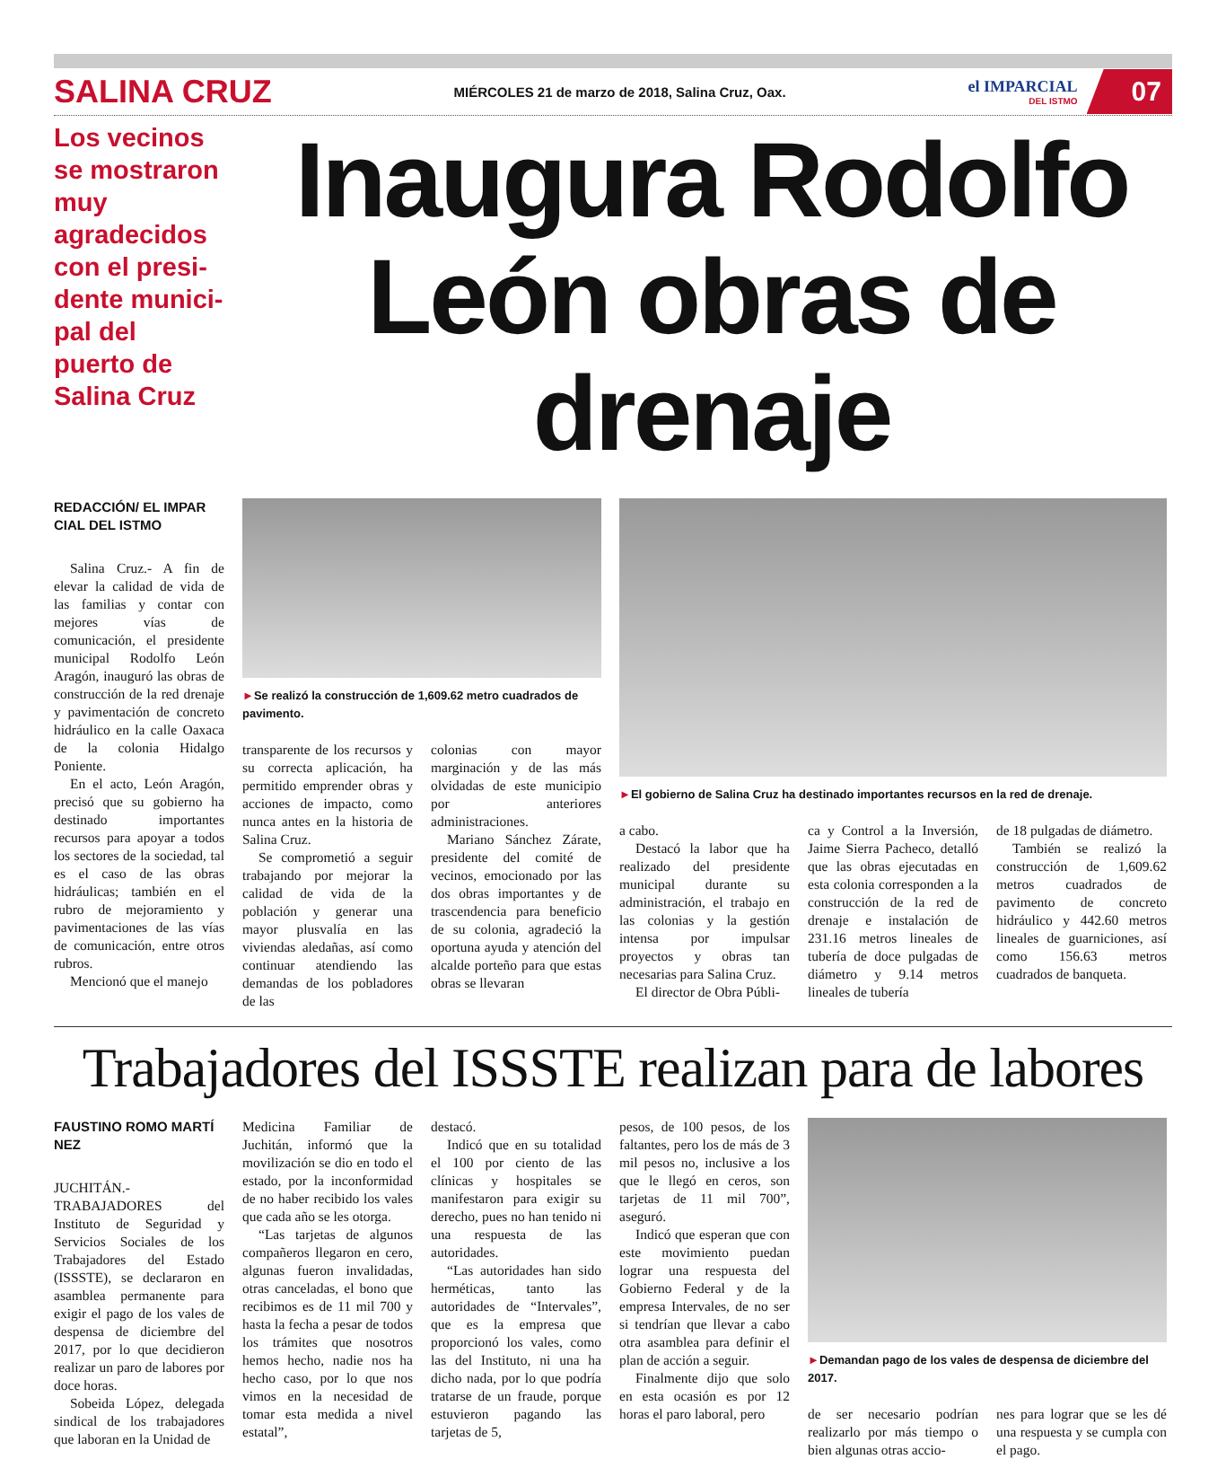SALINA CRUZ MIÉRCOLES 21 de marzo de 2018, Salina Cruz, Oax. el IMPARCIAL
DEL ISTMO 07
Los vecinos se mostraron muy agradecidos con el presi-dente munici-pal del puerto de Salina Cruz
Inaugura Rodolfo León obras de drenaje
REDACCIÓN/ EL IMPAR CIAL DEL ISTMO
Salina Cruz.- A fin de elevar la calidad de vida de las familias y contar con mejores vías de comunicación, el presidente municipal Rodolfo León Aragón, inauguró las obras de construcción de la red drenaje y pavimentación de concreto hidráulico en la calle Oaxaca de la colonia Hidalgo Poniente.
En el acto, León Aragón, precisó que su gobierno ha destinado importantes recursos para apoyar a todos los sectores de la sociedad, tal es el caso de las obras hidráulicas; también en el rubro de mejoramiento y pavimentaciones de las vías de comunicación, entre otros rubros.
Mencionó que el manejo
►Se realizó la construcción de 1,609.62 metro cuadrados de pavimento.
transparente de los recursos y su correcta aplicación, ha permitido emprender obras y acciones de impacto, como nunca antes en la historia de Salina Cruz.
Se comprometió a seguir trabajando por mejorar la calidad de vida de la población y generar una mayor plusvalía en las viviendas aledañas, así como continuar atendiendo las demandas de los pobladores de las
colonias con mayor marginación y de las más olvidadas de este municipio por anteriores administraciones.
Mariano Sánchez Zárate, presidente del comité de vecinos, emocionado por las dos obras importantes y de trascendencia para beneficio de su colonia, agradeció la oportuna ayuda y atención del alcalde porteño para que estas obras se llevaran
►El gobierno de Salina Cruz ha destinado importantes recursos en la red de drenaje.
a cabo.
Destacó la labor que ha realizado del presidente municipal durante su administración, el trabajo en las colonias y la gestión intensa por impulsar proyectos y obras tan necesarias para Salina Cruz.
El director de Obra Públi-
ca y Control a la Inversión, Jaime Sierra Pacheco, detalló que las obras ejecutadas en esta colonia corresponden a la construcción de la red de drenaje e instalación de 231.16 metros lineales de tubería de doce pulgadas de diámetro y 9.14 metros lineales de tubería
de 18 pulgadas de diámetro.
También se realizó la construcción de 1,609.62 metros cuadrados de pavimento de concreto hidráulico y 442.60 metros lineales de guarniciones, así como 156.63 metros cuadrados de banqueta.
Trabajadores del ISSSTE realizan para de labores
FAUSTINO ROMO MARTÍ NEZ
JUCHITÁN.- TRABAJADORES del Instituto de Seguridad y Servicios Sociales de los Trabajadores del Estado (ISSSTE), se declararon en asamblea permanente para exigir el pago de los vales de despensa de diciembre del 2017, por lo que decidieron realizar un paro de labores por doce horas.
Sobeida López, delegada sindical de los trabajadores que laboran en la Unidad de
Medicina Familiar de Juchitán, informó que la movilización se dio en todo el estado, por la inconformidad de no haber recibido los vales que cada año se les otorga.
“Las tarjetas de algunos compañeros llegaron en cero, algunas fueron invalidadas, otras canceladas, el bono que recibimos es de 11 mil 700 y hasta la fecha a pesar de todos los trámites que nosotros hemos hecho, nadie nos ha hecho caso, por lo que nos vimos en la necesidad de tomar esta medida a nivel estatal”,
destacó.
Indicó que en su totalidad el 100 por ciento de las clínicas y hospitales se manifestaron para exigir su derecho, pues no han tenido ni una respuesta de las autoridades.
“Las autoridades han sido herméticas, tanto las autoridades de “Intervales”, que es la empresa que proporcionó los vales, como las del Instituto, ni una ha dicho nada, por lo que podría tratarse de un fraude, porque estuvieron pagando las tarjetas de 5,
pesos, de 100 pesos, de los faltantes, pero los de más de 3 mil pesos no, inclusive a los que le llegó en ceros, son tarjetas de 11 mil 700”, aseguró.
Indicó que esperan que con este movimiento puedan lograr una respuesta del Gobierno Federal y de la empresa Intervales, de no ser si tendrían que llevar a cabo otra asamblea para definir el plan de acción a seguir.
Finalmente dijo que solo en esta ocasión es por 12 horas el paro laboral, pero
►Demandan pago de los vales de despensa de diciembre del 2017.
de ser necesario podrían realizarlo por más tiempo o bien algunas otras accio-
nes para lograr que se les dé una respuesta y se cumpla con el pago.